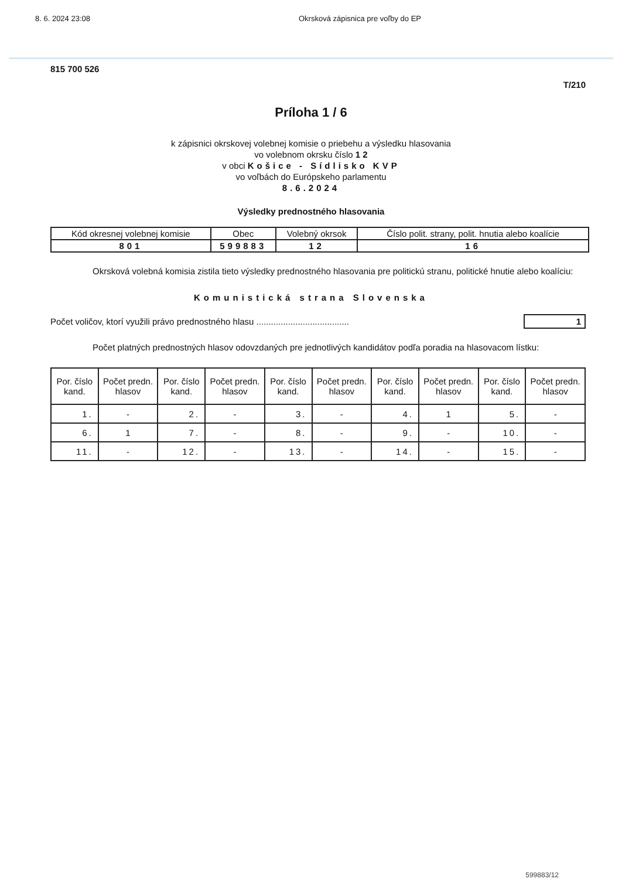8. 6. 2024 23:08 Okrsková zápisnica pre voľby do EP
815 700 526
T/210
Príloha 1 / 6
k zápisnici okrskovej volebnej komisie o priebehu a výsledku hlasovania
vo volebnom okrsku číslo 1 2
v obci Košice - Sídlisko KVP
vo voľbách do Európskeho parlamentu
8.6.2024
Výsledky prednostného hlasovania
| Kód okresnej volebnej komisie | Obec | Volebný okrsok | Číslo polit. strany, polit. hnutia alebo koalície |
| --- | --- | --- | --- |
| 801 | 599883 | 12 | 16 |
Okrsková volebná komisia zistila tieto výsledky prednostného hlasovania pre politickú stranu, politické hnutie alebo koalíciu:
Komunistická strana Slovenska
Počet voličov, ktorí využili právo prednostného hlasu ...................................... 1
Počet platných prednostných hlasov odovzdaných pre jednotlivých kandidátov podľa poradia na hlasovacom lístku:
| Por. číslo kand. | Počet predn. hlasov | Por. číslo kand. | Počet predn. hlasov | Por. číslo kand. | Počet predn. hlasov | Por. číslo kand. | Počet predn. hlasov | Por. číslo kand. | Počet predn. hlasov |
| --- | --- | --- | --- | --- | --- | --- | --- | --- | --- |
| 1. | - | 2. | - | 3. | - | 4. | 1 | 5. | - |
| 6. | 1 | 7. | - | 8. | - | 9. | - | 10. | - |
| 11. | - | 12. | - | 13. | - | 14. | - | 15. | - |
599883/12